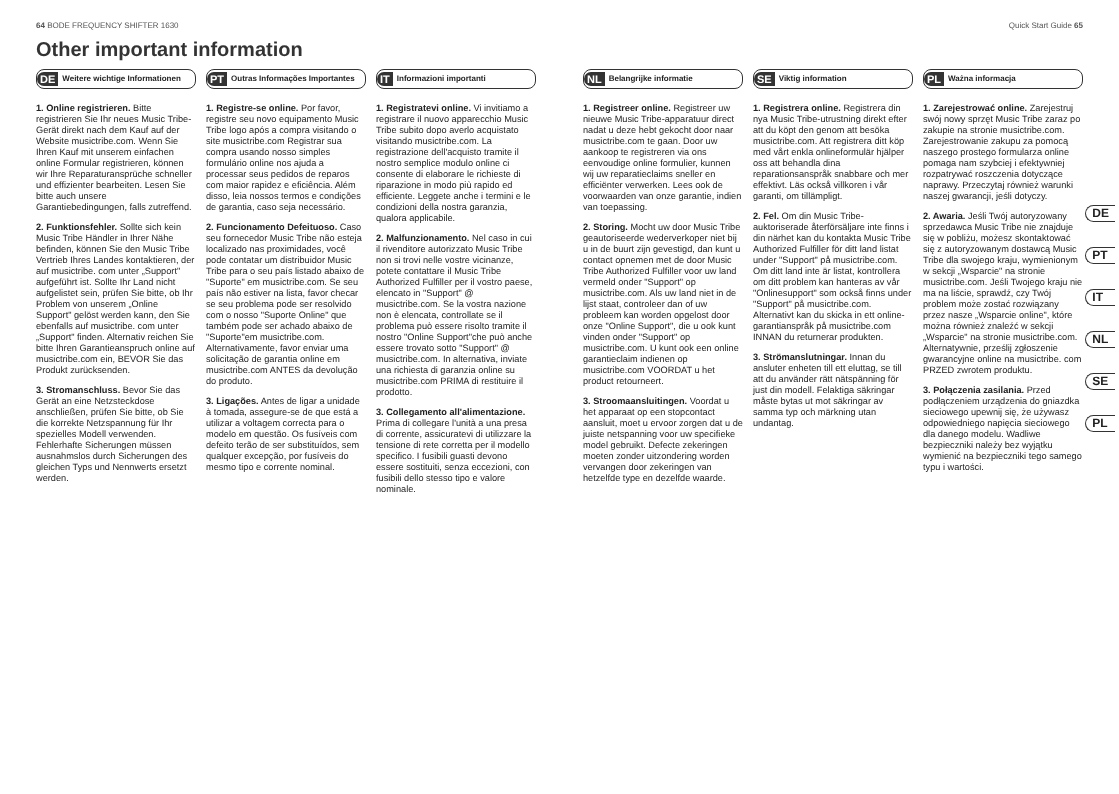64 BODE FREQUENCY SHIFTER 1630 Quick Start Guide 65
Other important information
DE Weitere wichtige Informationen
1. Online registrieren. Bitte registrieren Sie Ihr neues Music Tribe-Gerät direkt nach dem Kauf auf der Website musictribe.com. Wenn Sie Ihren Kauf mit unserem einfachen online Formular registrieren, können wir Ihre Reparaturansprüche schneller und effizienter bearbeiten. Lesen Sie bitte auch unsere Garantiebedingungen, falls zutreffend.
2. Funktionsfehler. Sollte sich kein Music Tribe Händler in Ihrer Nähe befinden, können Sie den Music Tribe Vertrieb Ihres Landes kontaktieren, der auf musictribe. com unter „Support" aufgeführt ist. Sollte Ihr Land nicht aufgelistet sein, prüfen Sie bitte, ob Ihr Problem von unserem „Online Support" gelöst werden kann, den Sie ebenfalls auf musictribe. com unter „Support" finden. Alternativ reichen Sie bitte Ihren Garantieanspruch online auf musictribe.com ein, BEVOR Sie das Produkt zurücksenden.
3. Stromanschluss. Bevor Sie das Gerät an eine Netzsteckdose anschließen, prüfen Sie bitte, ob Sie die korrekte Netzspannung für Ihr spezielles Modell verwenden. Fehlerhafte Sicherungen müssen ausnahmslos durch Sicherungen des gleichen Typs und Nennwerts ersetzt werden.
PT Outras Informações Importantes
1. Registre-se online. Por favor, registre seu novo equipamento Music Tribe logo após a compra visitando o site musictribe.com Registrar sua compra usando nosso simples formulário online nos ajuda a processar seus pedidos de reparos com maior rapidez e eficiência. Além disso, leia nossos termos e condições de garantia, caso seja necessário.
2. Funcionamento Defeituoso. Caso seu fornecedor Music Tribe não esteja localizado nas proximidades, você pode contatar um distribuidor Music Tribe para o seu país listado abaixo de "Suporte" em musictribe.com. Se seu país não estiver na lista, favor checar se seu problema pode ser resolvido com o nosso "Suporte Online" que também pode ser achado abaixo de "Suporte"em musictribe.com. Alternativamente, favor enviar uma solicitação de garantia online em musictribe.com ANTES da devolução do produto.
3. Ligações. Antes de ligar a unidade à tomada, assegure-se de que está a utilizar a voltagem correcta para o modelo em questão. Os fusíveis com defeito terão de ser substituídos, sem qualquer excepção, por fusíveis do mesmo tipo e corrente nominal.
IT Informazioni importanti
1. Registratevi online. Vi invitiamo a registrare il nuovo apparecchio Music Tribe subito dopo averlo acquistato visitando musictribe.com. La registrazione dell'acquisto tramite il nostro semplice modulo online ci consente di elaborare le richieste di riparazione in modo più rapido ed efficiente. Leggete anche i termini e le condizioni della nostra garanzia, qualora applicabile.
2. Malfunzionamento. Nel caso in cui il rivenditore autorizzato Music Tribe non si trovi nelle vostre vicinanze, potete contattare il Music Tribe Authorized Fulfiller per il vostro paese, elencato in "Support" @ musictribe.com. Se la vostra nazione non è elencata, controllate se il problema può essere risolto tramite il nostro "Online Support"che può anche essere trovato sotto "Support" @ musictribe.com. In alternativa, inviate una richiesta di garanzia online su musictribe.com PRIMA di restituire il prodotto.
3. Collegamento all'alimentazione. Prima di collegare l'unità a una presa di corrente, assicuratevi di utilizzare la tensione di rete corretta per il modello specifico. I fusibili guasti devono essere sostituiti, senza eccezioni, con fusibili dello stesso tipo e valore nominale.
NL Belangrijke informatie
1. Registreer online. Registreer uw nieuwe Music Tribe-apparatuur direct nadat u deze hebt gekocht door naar musictribe.com te gaan. Door uw aankoop te registreren via ons eenvoudige online formulier, kunnen wij uw reparatieclaims sneller en efficiënter verwerken. Lees ook de voorwaarden van onze garantie, indien van toepassing.
2. Storing. Mocht uw door Music Tribe geautoriseerde wederverkoper niet bij u in de buurt zijn gevestigd, dan kunt u contact opnemen met de door Music Tribe Authorized Fulfiller voor uw land vermeld onder "Support" op musictribe.com. Als uw land niet in de lijst staat, controleer dan of uw probleem kan worden opgelost door onze "Online Support", die u ook kunt vinden onder "Support" op musictribe.com. U kunt ook een online garantieclaim indienen op musictribe.com VOORDAT u het product retourneert.
3. Stroomaansluitingen. Voordat u het apparaat op een stopcontact aansluit, moet u ervoor zorgen dat u de juiste netspanning voor uw specifieke model gebruikt. Defecte zekeringen moeten zonder uitzondering worden vervangen door zekeringen van hetzelfde type en dezelfde waarde.
SE Viktig information
1. Registrera online. Registrera din nya Music Tribe-utrustning direkt efter att du köpt den genom att besöka musictribe.com. Att registrera ditt köp med vårt enkla onlineformulär hjälper oss att behandla dina reparationsanspråk snabbare och mer effektivt. Läs också villkoren i vår garanti, om tillämpligt.
2. Fel. Om din Music Tribe-auktoriserade återförsäljare inte finns i din närhet kan du kontakta Music Tribe Authorized Fulfiller för ditt land listat under "Support" på musictribe.com. Om ditt land inte är listat, kontrollera om ditt problem kan hanteras av vår "Onlinesupport" som också finns under "Support" på musictribe.com. Alternativt kan du skicka in ett online-garantianspråk på musictribe.com INNAN du returnerar produkten.
3. Strömanslutningar. Innan du ansluter enheten till ett eluttag, se till att du använder rätt nätspänning för just din modell. Felaktiga säkringar måste bytas ut mot säkringar av samma typ och märkning utan undantag.
PL Ważna informacja
1. Zarejestrować online. Zarejestruj swój nowy sprzęt Music Tribe zaraz po zakupie na stronie musictribe.com. Zarejestrowanie zakupu za pomocą naszego prostego formularza online pomaga nam szybciej i efektywniej rozpatrywać roszczenia dotyczące naprawy. Przeczytaj również warunki naszej gwarancji, jeśli dotyczy.
2. Awaria. Jeśli Twój autoryzowany sprzedawca Music Tribe nie znajduje się w pobliżu, możesz skontaktować się z autoryzowanym dostawcą Music Tribe dla swojego kraju, wymienionym w sekcji „Wsparcie" na stronie musictribe.com. Jeśli Twojego kraju nie ma na liście, sprawdź, czy Twój problem może zostać rozwiązany przez nasze „Wsparcie online", które można również znaleźć w sekcji „Wsparcie" na stronie musictribe.com. Alternatywnie, prześlij zgłoszenie gwarancyjne online na musictribe. com PRZED zwrotem produktu.
3. Połączenia zasilania. Przed podłączeniem urządzenia do gniazdka sieciowego upewnij się, że używasz odpowiedniego napięcia sieciowego dla danego modelu. Wadliwe bezpieczniki należy bez wyjątku wymienić na bezpieczniki tego samego typu i wartości.
DE
PT
IT
NL
SE
PL